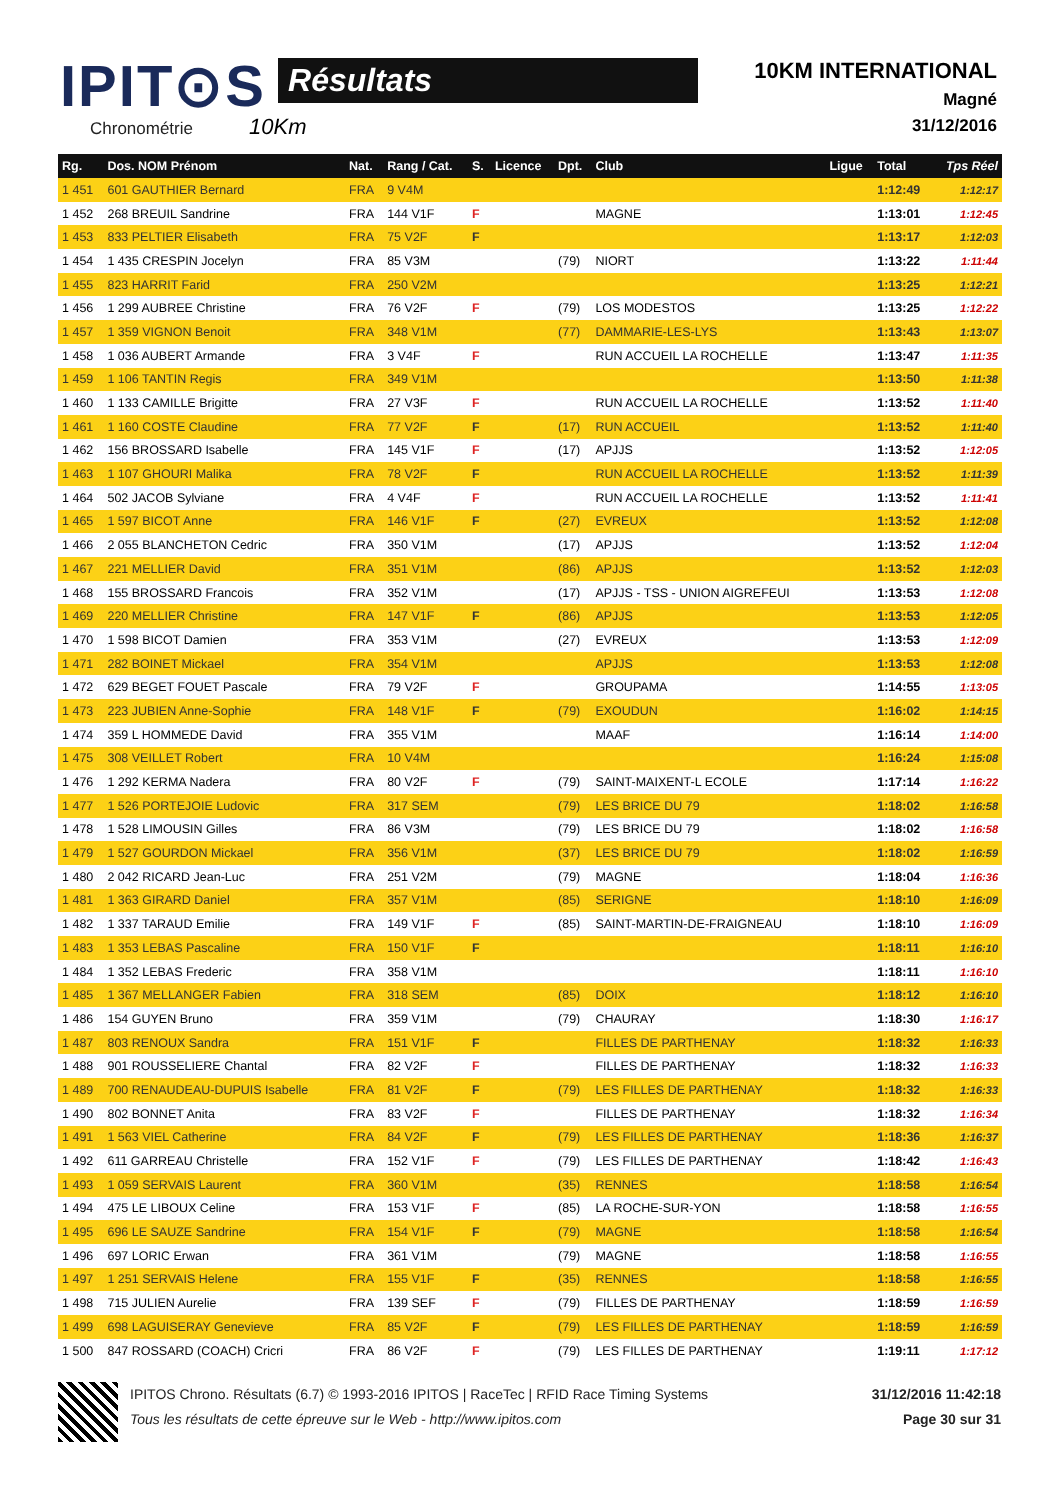IPIT⊙S Résultats
Chronométrie 10Km
10KM INTERNATIONAL
Magné
31/12/2016
| Rg. | Dos. NOM Prénom | Nat. | Rang / Cat. | S. | Licence | Dpt. | Club | Ligue | Total | Tps Réel |
| --- | --- | --- | --- | --- | --- | --- | --- | --- | --- | --- |
| 1 451 | 601 GAUTHIER Bernard | FRA | 9 V4M | | | | | | 1:12:49 | 1:12:17 |
| 1 452 | 268 BREUIL Sandrine | FRA | 144 V1F | F | | | MAGNE | | 1:13:01 | 1:12:45 |
| 1 453 | 833 PELTIER Elisabeth | FRA | 75 V2F | F | | | | | 1:13:17 | 1:12:03 |
| 1 454 | 1 435 CRESPIN Jocelyn | FRA | 85 V3M | | | (79) | NIORT | | 1:13:22 | 1:11:44 |
| 1 455 | 823 HARRIT Farid | FRA | 250 V2M | | | | | | 1:13:25 | 1:12:21 |
| 1 456 | 1 299 AUBREE Christine | FRA | 76 V2F | F | | (79) | LOS MODESTOS | | 1:13:25 | 1:12:22 |
| 1 457 | 1 359 VIGNON Benoit | FRA | 348 V1M | | | (77) | DAMMARIE-LES-LYS | | 1:13:43 | 1:13:07 |
| 1 458 | 1 036 AUBERT Armande | FRA | 3 V4F | F | | | RUN ACCUEIL LA ROCHELLE | | 1:13:47 | 1:11:35 |
| 1 459 | 1 106 TANTIN Regis | FRA | 349 V1M | | | | | | 1:13:50 | 1:11:38 |
| 1 460 | 1 133 CAMILLE Brigitte | FRA | 27 V3F | F | | | RUN ACCUEIL LA ROCHELLE | | 1:13:52 | 1:11:40 |
| 1 461 | 1 160 COSTE Claudine | FRA | 77 V2F | F | | (17) | RUN ACCUEIL | | 1:13:52 | 1:11:40 |
| 1 462 | 156 BROSSARD Isabelle | FRA | 145 V1F | F | | (17) | APJJS | | 1:13:52 | 1:12:05 |
| 1 463 | 1 107 GHOURI Malika | FRA | 78 V2F | F | | | RUN ACCUEIL LA ROCHELLE | | 1:13:52 | 1:11:39 |
| 1 464 | 502 JACOB Sylviane | FRA | 4 V4F | F | | | RUN ACCUEIL LA ROCHELLE | | 1:13:52 | 1:11:41 |
| 1 465 | 1 597 BICOT Anne | FRA | 146 V1F | F | | (27) | EVREUX | | 1:13:52 | 1:12:08 |
| 1 466 | 2 055 BLANCHETON Cedric | FRA | 350 V1M | | | (17) | APJJS | | 1:13:52 | 1:12:04 |
| 1 467 | 221 MELLIER David | FRA | 351 V1M | | | (86) | APJJS | | 1:13:52 | 1:12:03 |
| 1 468 | 155 BROSSARD Francois | FRA | 352 V1M | | | (17) | APJJS - TSS - UNION AIGREFEUI | | 1:13:53 | 1:12:08 |
| 1 469 | 220 MELLIER Christine | FRA | 147 V1F | F | | (86) | APJJS | | 1:13:53 | 1:12:05 |
| 1 470 | 1 598 BICOT Damien | FRA | 353 V1M | | | (27) | EVREUX | | 1:13:53 | 1:12:09 |
| 1 471 | 282 BOINET Mickael | FRA | 354 V1M | | | | APJJS | | 1:13:53 | 1:12:08 |
| 1 472 | 629 BEGET FOUET Pascale | FRA | 79 V2F | F | | | GROUPAMA | | 1:14:55 | 1:13:05 |
| 1 473 | 223 JUBIEN Anne-Sophie | FRA | 148 V1F | F | | (79) | EXOUDUN | | 1:16:02 | 1:14:15 |
| 1 474 | 359 L HOMMEDE David | FRA | 355 V1M | | | | MAAF | | 1:16:14 | 1:14:00 |
| 1 475 | 308 VEILLET Robert | FRA | 10 V4M | | | | | | 1:16:24 | 1:15:08 |
| 1 476 | 1 292 KERMA Nadera | FRA | 80 V2F | F | | (79) | SAINT-MAIXENT-L ECOLE | | 1:17:14 | 1:16:22 |
| 1 477 | 1 526 PORTEJOIE Ludovic | FRA | 317 SEM | | | (79) | LES BRICE DU 79 | | 1:18:02 | 1:16:58 |
| 1 478 | 1 528 LIMOUSIN Gilles | FRA | 86 V3M | | | (79) | LES BRICE DU 79 | | 1:18:02 | 1:16:58 |
| 1 479 | 1 527 GOURDON Mickael | FRA | 356 V1M | | | (37) | LES BRICE DU 79 | | 1:18:02 | 1:16:59 |
| 1 480 | 2 042 RICARD Jean-Luc | FRA | 251 V2M | | | (79) | MAGNE | | 1:18:04 | 1:16:36 |
| 1 481 | 1 363 GIRARD Daniel | FRA | 357 V1M | | | (85) | SERIGNE | | 1:18:10 | 1:16:09 |
| 1 482 | 1 337 TARAUD Emilie | FRA | 149 V1F | F | | (85) | SAINT-MARTIN-DE-FRAIGNEAU | | 1:18:10 | 1:16:09 |
| 1 483 | 1 353 LEBAS Pascaline | FRA | 150 V1F | F | | | | | 1:18:11 | 1:16:10 |
| 1 484 | 1 352 LEBAS Frederic | FRA | 358 V1M | | | | | | 1:18:11 | 1:16:10 |
| 1 485 | 1 367 MELLANGER Fabien | FRA | 318 SEM | | | (85) | DOIX | | 1:18:12 | 1:16:10 |
| 1 486 | 154 GUYEN Bruno | FRA | 359 V1M | | | (79) | CHAURAY | | 1:18:30 | 1:16:17 |
| 1 487 | 803 RENOUX Sandra | FRA | 151 V1F | F | | | FILLES DE PARTHENAY | | 1:18:32 | 1:16:33 |
| 1 488 | 901 ROUSSELIERE Chantal | FRA | 82 V2F | F | | | FILLES DE PARTHENAY | | 1:18:32 | 1:16:33 |
| 1 489 | 700 RENAUDEAU-DUPUIS Isabelle | FRA | 81 V2F | F | | (79) | LES FILLES DE PARTHENAY | | 1:18:32 | 1:16:33 |
| 1 490 | 802 BONNET Anita | FRA | 83 V2F | F | | | FILLES DE PARTHENAY | | 1:18:32 | 1:16:34 |
| 1 491 | 1 563 VIEL Catherine | FRA | 84 V2F | F | | (79) | LES FILLES DE PARTHENAY | | 1:18:36 | 1:16:37 |
| 1 492 | 611 GARREAU Christelle | FRA | 152 V1F | F | | (79) | LES FILLES DE PARTHENAY | | 1:18:42 | 1:16:43 |
| 1 493 | 1 059 SERVAIS Laurent | FRA | 360 V1M | | | (35) | RENNES | | 1:18:58 | 1:16:54 |
| 1 494 | 475 LE LIBOUX Celine | FRA | 153 V1F | F | | (85) | LA ROCHE-SUR-YON | | 1:18:58 | 1:16:55 |
| 1 495 | 696 LE SAUZE Sandrine | FRA | 154 V1F | F | | (79) | MAGNE | | 1:18:58 | 1:16:54 |
| 1 496 | 697 LORIC Erwan | FRA | 361 V1M | | | (79) | MAGNE | | 1:18:58 | 1:16:55 |
| 1 497 | 1 251 SERVAIS Helene | FRA | 155 V1F | F | | (35) | RENNES | | 1:18:58 | 1:16:55 |
| 1 498 | 715 JULIEN Aurelie | FRA | 139 SEF | F | | (79) | FILLES DE PARTHENAY | | 1:18:59 | 1:16:59 |
| 1 499 | 698 LAGUISERAY Genevieve | FRA | 85 V2F | F | | (79) | LES FILLES DE PARTHENAY | | 1:18:59 | 1:16:59 |
| 1 500 | 847 ROSSARD (COACH) Cricri | FRA | 86 V2F | F | | (79) | LES FILLES DE PARTHENAY | | 1:19:11 | 1:17:12 |
IPITOS Chrono. Résultats (6.7) © 1993-2016 IPITOS | RaceTec | RFID Race Timing Systems
Tous les résultats de cette épreuve sur le Web - http://www.ipitos.com
31/12/2016 11:42:18
Page 30 sur 31